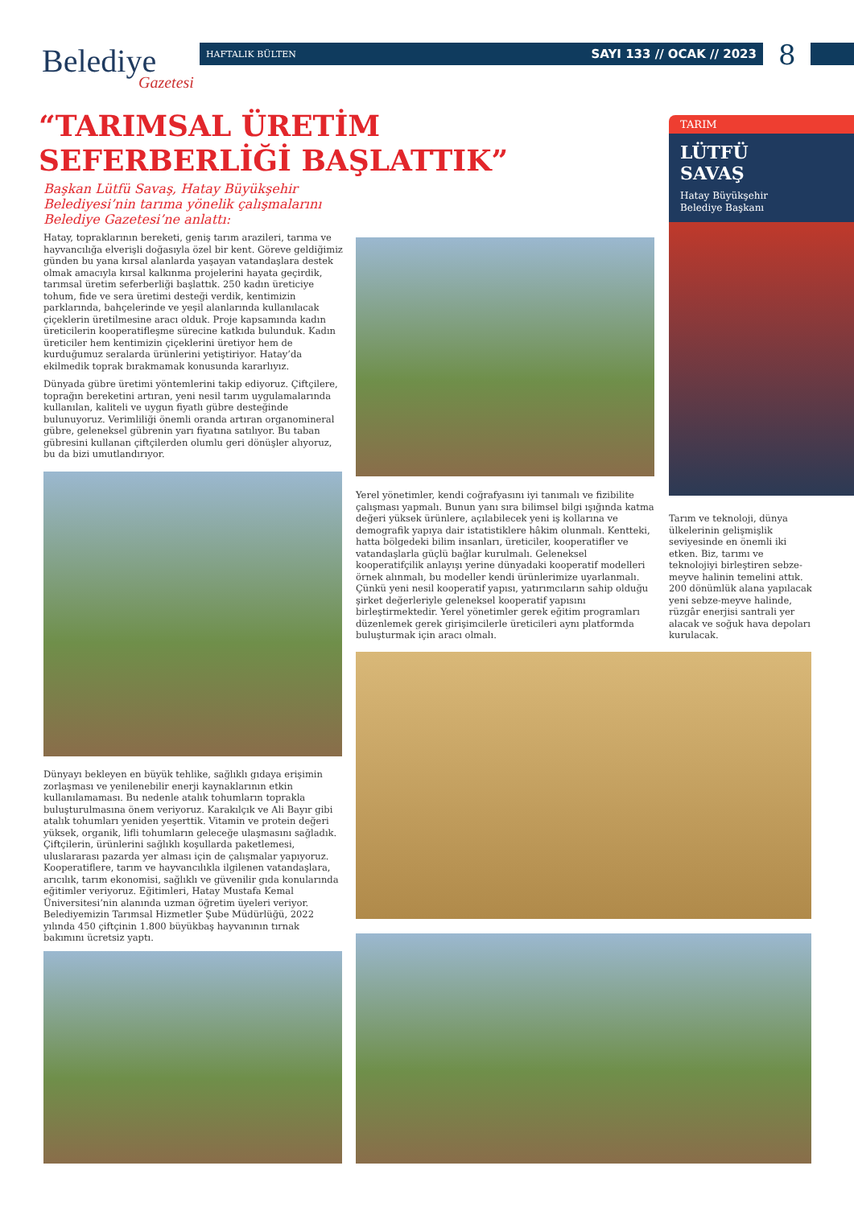Belediye
Gazetesi
HAFTALIK BÜLTEN SAYI 133 // OCAK // 2023 8
“TARIMSAL ÜRETİM SEFERBERLİĞİ BAŞLATTIK”
Başkan Lütfü Savaş, Hatay Büyükşehir Belediyesi’nin tarıma yönelik çalışmalarını Belediye Gazetesi’ne anlattı:
Hatay, topraklarının bereketi, geniş tarım arazileri, tarıma ve hayvancılığa elverişli doğasıyla özel bir kent. Göreve geldiğimiz günden bu yana kırsal alanlarda yaşayan vatandaşlara destek olmak amacıyla kırsal kalkınma projelerini hayata geçirdik, tarımsal üretim seferberliği başlattık. 250 kadın üreticiye tohum, fide ve sera üretimi desteği verdik, kentimizin parklarında, bahçelerinde ve yeşil alanlarında kullanılacak çiçeklerin üretilmesine aracı olduk. Proje kapsamında kadın üreticilerin kooperatifleşme sürecine katkıda bulunduk. Kadın üreticiler hem kentimizin çiçeklerini üretiyor hem de kurduğumuz seralarda ürünlerini yetiştiriyor. Hatay’da ekilmedik toprak bırakmamak konusunda kararlıyız.
Dünyada gübre üretimi yöntemlerini takip ediyoruz. Çiftçilere, toprağın bereketini artıran, yeni nesil tarım uygulamalarında kullanılan, kaliteli ve uygun fiyatlı gübre desteğinde bulunuyoruz. Verimliliği önemli oranda artıran organomineral gübre, geleneksel gübrenin yarı fiyatına satılıyor. Bu taban gübresini kullanan çiftçilerden olumlu geri dönüşler alıyoruz, bu da bizi umutlandırıyor.
TARIM
LÜTFÜ
SAVAŞ
Hatay Büyükşehir
Belediye Başkanı
Yerel yönetimler, kendi coğrafyasını iyi tanımalı ve fizibilite çalışması yapmalı. Bunun yanı sıra bilimsel bilgi ışığında katma değeri yüksek ürünlere, açılabilecek yeni iş kollarına ve demografik yapıya dair istatistiklere hâkim olunmalı. Kentteki, hatta bölgedeki bilim insanları, üreticiler, kooperatifler ve vatandaşlarla güçlü bağlar kurulmalı. Geleneksel kooperatifçilik anlayışı yerine dünyadaki kooperatif modelleri örnek alınmalı, bu modeller kendi ürünlerimize uyarlanmalı. Çünkü yeni nesil kooperatif yapısı, yatırımcıların sahip olduğu şirket değerleriyle geleneksel kooperatif yapısını birleştirmektedir. Yerel yönetimler gerek eğitim programları düzenlemek gerek girişimcilerle üreticileri aynı platformda buluşturmak için aracı olmalı.
Tarım ve teknoloji, dünya ülkelerinin gelişmişlik seviyesinde en önemli iki etken. Biz, tarımı ve teknolojiyi birleştiren sebze-meyve halinin temelini attık. 200 dönümlük alana yapılacak yeni sebze-meyve halinde, rüzgâr enerjisi santrali yer alacak ve soğuk hava depoları kurulacak.
Dünyayı bekleyen en büyük tehlike, sağlıklı gıdaya erişimin zorlaşması ve yenilenebilir enerji kaynaklarının etkin kullanılamaması. Bu nedenle atalık tohumların toprakla buluşturulmasına önem veriyoruz. Karakılçık ve Ali Bayır gibi atalık tohumları yeniden yeşerttik. Vitamin ve protein değeri yüksek, organik, lifli tohumların geleceğe ulaşmasını sağladık. Çiftçilerin, ürünlerini sağlıklı koşullarda paketlemesi, uluslararası pazarda yer alması için de çalışmalar yapıyoruz. Kooperatiflere, tarım ve hayvancılıkla ilgilenen vatandaşlara, arıcılık, tarım ekonomisi, sağlıklı ve güvenilir gıda konularında eğitimler veriyoruz. Eğitimleri, Hatay Mustafa Kemal Üniversitesi’nin alanında uzman öğretim üyeleri veriyor. Belediyemizin Tarımsal Hizmetler Şube Müdürlüğü, 2022 yılında 450 çiftçinin 1.800 büyükbaş hayvanının tırnak bakımını ücretsiz yaptı.